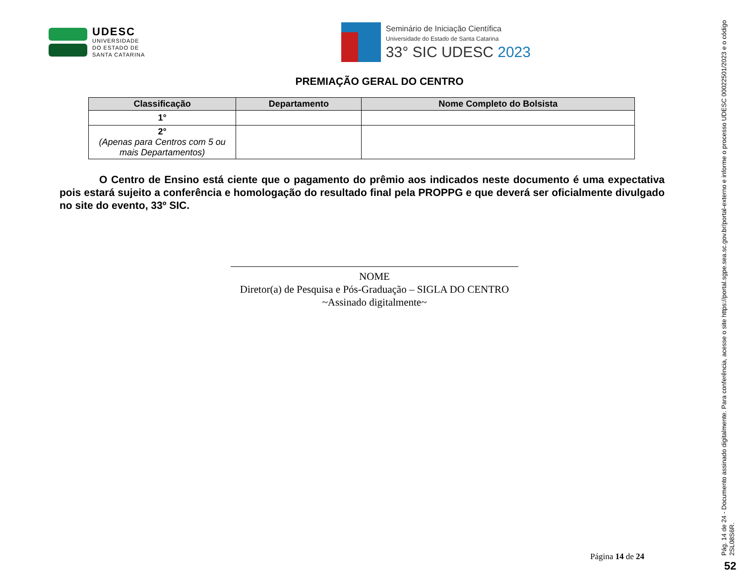UDESC
UNIVERSIDADE
DO ESTADO DE
SANTA CATARINA
Seminário de Iniciação Científica
Universidade do Estado de Santa Catarina
33° SIC UDESC 2023
PREMIAÇÃO GERAL DO CENTRO
| Classificação | Departamento | Nome Completo do Bolsista |
| --- | --- | --- |
| 1° | | |
| 2° (Apenas para Centros com 5 ou mais Departamentos) | | |
O Centro de Ensino está ciente que o pagamento do prêmio aos indicados neste documento é uma expectativa pois estará sujeito a conferência e homologação do resultado final pela PROPPG e que deverá ser oficialmente divulgado no site do evento, 33º SIC.
NOME
Diretor(a) de Pesquisa e Pós-Graduação – SIGLA DO CENTRO
~Assinado digitalmente~
Página 14 de 24
Pág. 14 de 24 - Documento assinado digitalmente. Para conferência, acesse o site https://portal.sgpe.sea.sc.gov.br/portal-externo e informe o processo UDESC 00022501/2023 e o código 2SL08S6R.
52